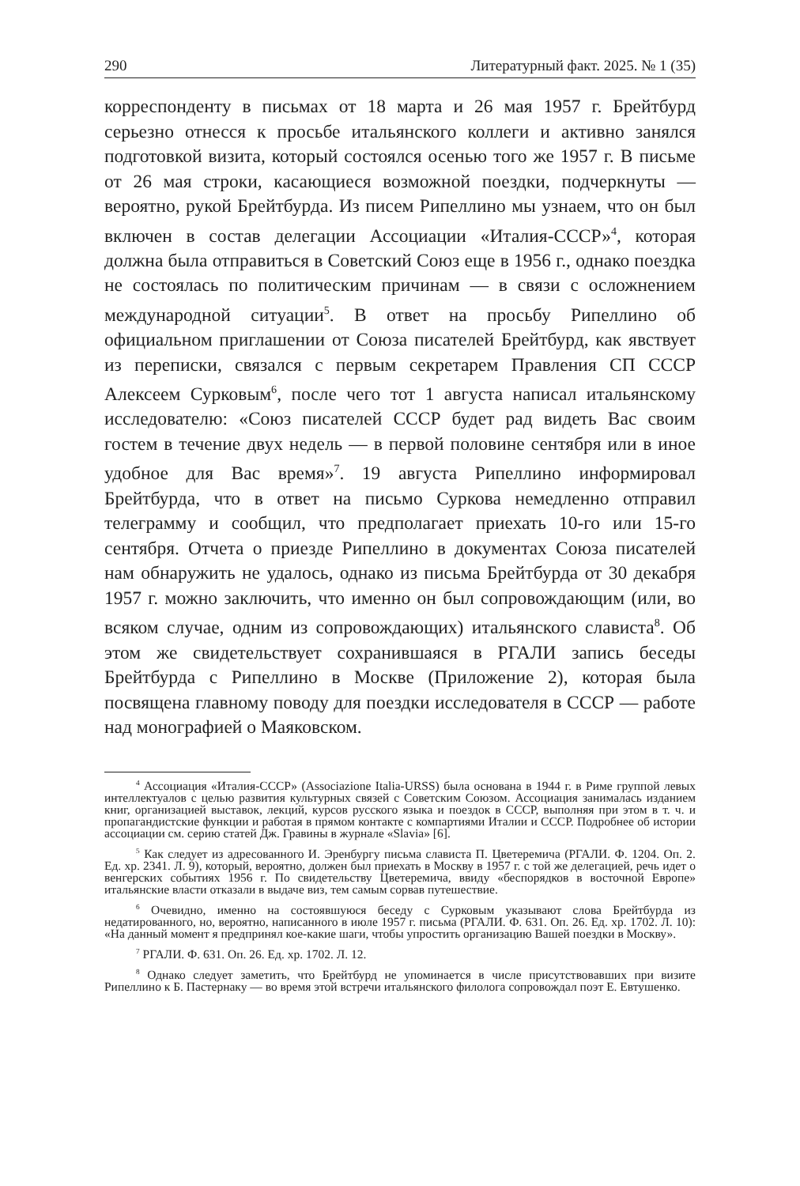290 Литературный факт. 2025. № 1 (35)
корреспонденту в письмах от 18 марта и 26 мая 1957 г. Брейтбурд серьезно отнесся к просьбе итальянского коллеги и активно занялся подготовкой визита, который состоялся осенью того же 1957 г. В письме от 26 мая строки, касающиеся возможной поездки, подчеркнуты — вероятно, рукой Брейтбурда. Из писем Рипеллино мы узнаем, что он был включен в состав делегации Ассоциации «Италия-СССР»<sup>4</sup>, которая должна была отправиться в Советский Союз еще в 1956 г., однако поездка не состоялась по политическим причинам — в связи с осложнением международной ситуации<sup>5</sup>. В ответ на просьбу Рипеллино об официальном приглашении от Союза писателей Брейтбурд, как явствует из переписки, связался с первым секретарем Правления СП СССР Алексеем Сурковым<sup>6</sup>, после чего тот 1 августа написал итальянскому исследователю: «Союз писателей СССР будет рад видеть Вас своим гостем в течение двух недель — в первой половине сентября или в иное удобное для Вас время»<sup>7</sup>. 19 августа Рипеллино информировал Брейтбурда, что в ответ на письмо Суркова немедленно отправил телеграмму и сообщил, что предполагает приехать 10-го или 15-го сентября. Отчета о приезде Рипеллино в документах Союза писателей нам обнаружить не удалось, однако из письма Брейтбурда от 30 декабря 1957 г. можно заключить, что именно он был сопровождающим (или, во всяком случае, одним из сопровождающих) итальянского слависта<sup>8</sup>. Об этом же свидетельствует сохранившаяся в РГАЛИ запись беседы Брейтбурда с Рипеллино в Москве (Приложение 2), которая была посвящена главному поводу для поездки исследователя в СССР — работе над монографией о Маяковском.
<sup>4</sup> Ассоциация «Италия-СССР» (Associazione Italia-URSS) была основана в 1944 г. в Риме группой левых интеллектуалов с целью развития культурных связей с Советским Союзом. Ассоциация занималась изданием книг, организацией выставок, лекций, курсов русского языка и поездок в СССР, выполняя при этом в т. ч. и пропагандистские функции и работая в прямом контакте с компартиями Италии и СССР. Подробнее об истории ассоциации см. серию статей Дж. Гравины в журнале «Slavia» [6].
<sup>5</sup> Как следует из адресованного И. Эренбургу письма слависта П. Цветеремича (РГАЛИ. Ф. 1204. Оп. 2. Ед. хр. 2341. Л. 9), который, вероятно, должен был приехать в Москву в 1957 г. с той же делегацией, речь идет о венгерских событиях 1956 г. По свидетельству Цветеремича, ввиду «беспорядков в восточной Европе» итальянские власти отказали в выдаче виз, тем самым сорвав путешествие.
<sup>6</sup> Очевидно, именно на состоявшуюся беседу с Сурковым указывают слова Брейтбурда из недатированного, но, вероятно, написанного в июле 1957 г. письма (РГАЛИ. Ф. 631. Оп. 26. Ед. хр. 1702. Л. 10): «На данный момент я предпринял кое-какие шаги, чтобы упростить организацию Вашей поездки в Москву».
<sup>7</sup> РГАЛИ. Ф. 631. Оп. 26. Ед. хр. 1702. Л. 12.
<sup>8</sup> Однако следует заметить, что Брейтбурд не упоминается в числе присутствовавших при визите Рипеллино к Б. Пастернаку — во время этой встречи итальянского филолога сопровождал поэт Е. Евтушенко.